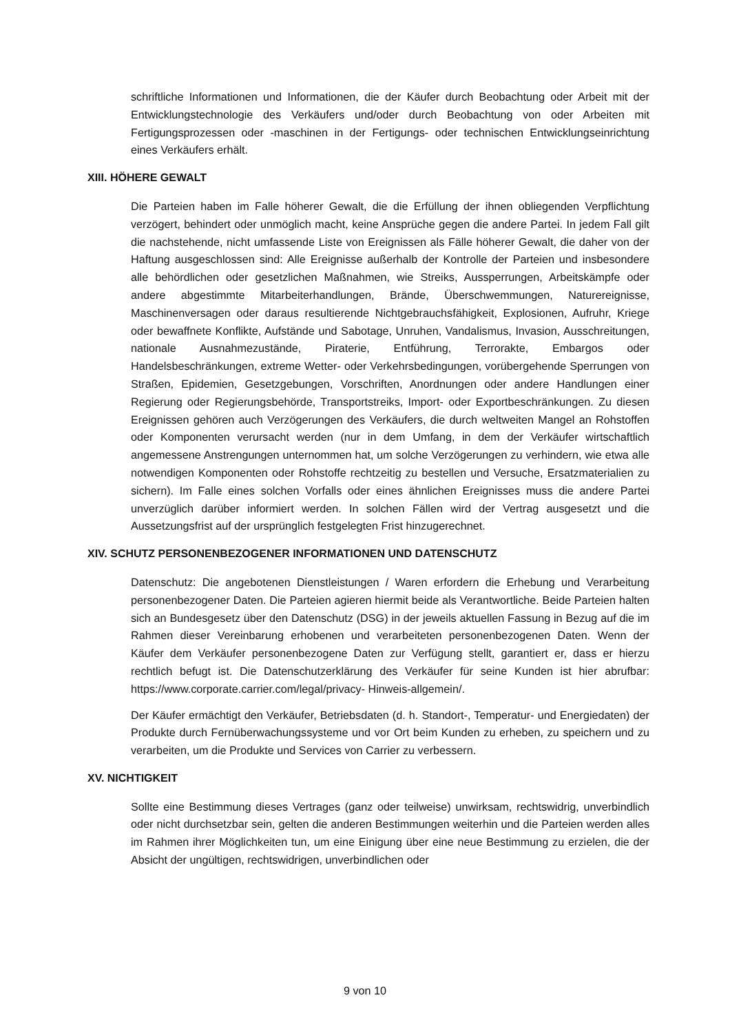schriftliche Informationen und Informationen, die der Käufer durch Beobachtung oder Arbeit mit der Entwicklungstechnologie des Verkäufers und/oder durch Beobachtung von oder Arbeiten mit Fertigungsprozessen oder -maschinen in der Fertigungs- oder technischen Entwicklungseinrichtung eines Verkäufers erhält.
XIII. HÖHERE GEWALT
Die Parteien haben im Falle höherer Gewalt, die die Erfüllung der ihnen obliegenden Verpflichtung verzögert, behindert oder unmöglich macht, keine Ansprüche gegen die andere Partei. In jedem Fall gilt die nachstehende, nicht umfassende Liste von Ereignissen als Fälle höherer Gewalt, die daher von der Haftung ausgeschlossen sind: Alle Ereignisse außerhalb der Kontrolle der Parteien und insbesondere alle behördlichen oder gesetzlichen Maßnahmen, wie Streiks, Aussperrungen, Arbeitskämpfe oder andere abgestimmte Mitarbeiterhandlungen, Brände, Überschwemmungen, Naturereignisse, Maschinenversagen oder daraus resultierende Nichtgebrauchsfähigkeit, Explosionen, Aufruhr, Kriege oder bewaffnete Konflikte, Aufstände und Sabotage, Unruhen, Vandalismus, Invasion, Ausschreitungen, nationale Ausnahmezustände, Piraterie, Entführung, Terrorakte, Embargos oder Handelsbeschränkungen, extreme Wetter- oder Verkehrsbedingungen, vorübergehende Sperrungen von Straßen, Epidemien, Gesetzgebungen, Vorschriften, Anordnungen oder andere Handlungen einer Regierung oder Regierungsbehörde, Transportstreiks, Import- oder Exportbeschränkungen. Zu diesen Ereignissen gehören auch Verzögerungen des Verkäufers, die durch weltweiten Mangel an Rohstoffen oder Komponenten verursacht werden (nur in dem Umfang, in dem der Verkäufer wirtschaftlich angemessene Anstrengungen unternommen hat, um solche Verzögerungen zu verhindern, wie etwa alle notwendigen Komponenten oder Rohstoffe rechtzeitig zu bestellen und Versuche, Ersatzmaterialien zu sichern). Im Falle eines solchen Vorfalls oder eines ähnlichen Ereignisses muss die andere Partei unverzüglich darüber informiert werden. In solchen Fällen wird der Vertrag ausgesetzt und die Aussetzungsfrist auf der ursprünglich festgelegten Frist hinzugerechnet.
XIV. SCHUTZ PERSONENBEZOGENER INFORMATIONEN UND DATENSCHUTZ
Datenschutz: Die angebotenen Dienstleistungen / Waren erfordern die Erhebung und Verarbeitung personenbezogener Daten. Die Parteien agieren hiermit beide als Verantwortliche. Beide Parteien halten sich an Bundesgesetz über den Datenschutz (DSG) in der jeweils aktuellen Fassung in Bezug auf die im Rahmen dieser Vereinbarung erhobenen und verarbeiteten personenbezogenen Daten. Wenn der Käufer dem Verkäufer personenbezogene Daten zur Verfügung stellt, garantiert er, dass er hierzu rechtlich befugt ist. Die Datenschutzerklärung des Verkäufer für seine Kunden ist hier abrufbar: https://www.corporate.carrier.com/legal/privacy- Hinweis-allgemein/.
Der Käufer ermächtigt den Verkäufer, Betriebsdaten (d. h. Standort-, Temperatur- und Energiedaten) der Produkte durch Fernüberwachungssysteme und vor Ort beim Kunden zu erheben, zu speichern und zu verarbeiten, um die Produkte und Services von Carrier zu verbessern.
XV. NICHTIGKEIT
Sollte eine Bestimmung dieses Vertrages (ganz oder teilweise) unwirksam, rechtswidrig, unverbindlich oder nicht durchsetzbar sein, gelten die anderen Bestimmungen weiterhin und die Parteien werden alles im Rahmen ihrer Möglichkeiten tun, um eine Einigung über eine neue Bestimmung zu erzielen, die der Absicht der ungültigen, rechtswidrigen, unverbindlichen oder
9 von 10